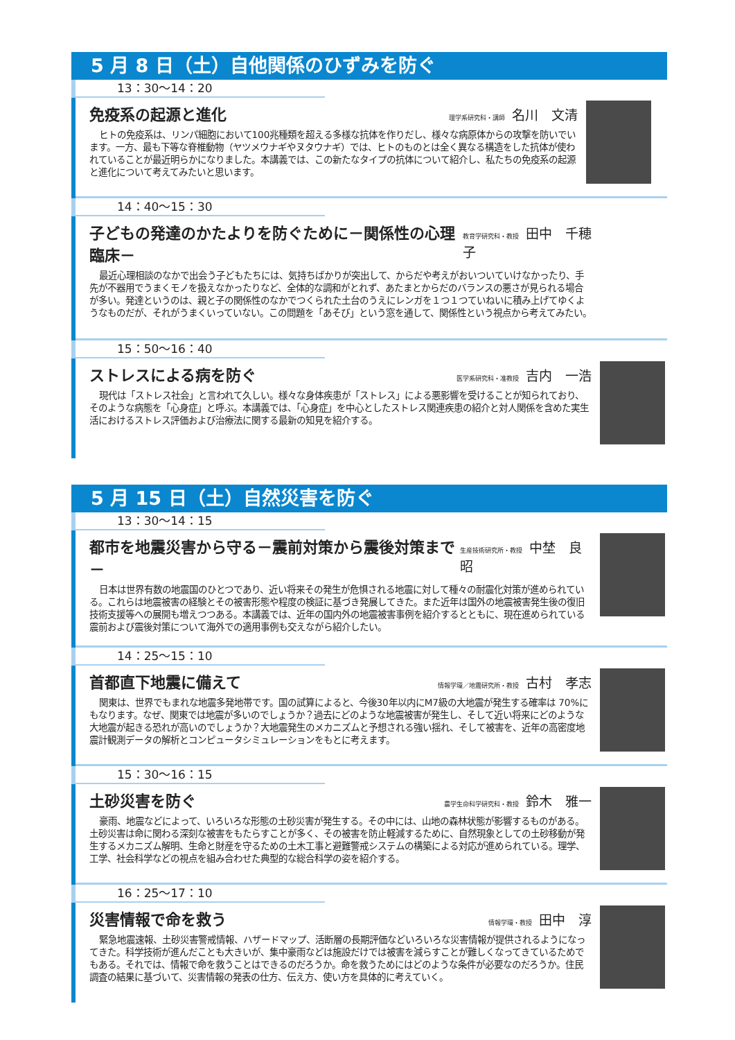5 月 8 日（土）自他関係のひずみを防ぐ
13：30〜14：20
免疫系の起源と進化 理学系研究科・講師 名川　文清
ヒトの免疫系は、リンパ細胞において100兆種類を超える多様な抗体を作りだし、様々な病原体からの攻撃を防いでいます。一方、最も下等な脊椎動物（ヤツメウナギやヌタウナギ）では、ヒトのものとは全く異なる構造をした抗体が使われていることが最近明らかになりました。本講義では、この新たなタイプの抗体について紹介し、私たちの免疫系の起源と進化について考えてみたいと思います。
14：40〜15：30
子どもの発達のかたよりを防ぐために－関係性の心理臨床－ 教育学研究科・教授 田中　千穂子
最近心理相談のなかで出会う子どもたちには、気持ちばかりが突出して、からだや考えがおいついていけなかったり、手先が不器用でうまくモノを扱えなかったりなど、全体的な調和がとれず、あたまとからだのバランスの悪さが見られる場合が多い。発達というのは、親と子の関係性のなかでつくられた土台のうえにレンガを１つ１つていねいに積み上げてゆくようなものだが、それがうまくいっていない。この問題を「あそび」という窓を通して、関係性という視点から考えてみたい。
15：50〜16：40
ストレスによる病を防ぐ 医学系研究科・准教授 吉内　一浩
現代は「ストレス社会」と言われて久しい。様々な身体疾患が「ストレス」による悪影響を受けることが知られており、そのような病態を「心身症」と呼ぶ。本講義では、「心身症」を中心としたストレス関連疾患の紹介と対人関係を含めた実生活におけるストレス評価および治療法に関する最新の知見を紹介する。
5 月 15 日（土）自然災害を防ぐ
13：30〜14：15
都市を地震災害から守る－震前対策から震後対策まで－ 生産技術研究所・教授 中埜　良昭
日本は世界有数の地震国のひとつであり、近い将来その発生が危惧される地震に対して種々の耐震化対策が進められている。これらは地震被害の経験とその被害形態や程度の検証に基づき発展してきた。また近年は国外の地震被害発生後の復旧技術支援等への展開も増えつつある。本講義では、近年の国内外の地震被害事例を紹介するとともに、現在進められている震前および震後対策について海外での適用事例も交えながら紹介したい。
14：25〜15：10
首都直下地震に備えて 情報学環／地震研究所・教授 古村　孝志
関東は、世界でもまれな地震多発地帯です。国の試算によると、今後30年以内にM7級の大地震が発生する確率は 70%にもなります。なぜ、関東では地震が多いのでしょうか？過去にどのような地震被害が発生し、そして近い将来にどのような大地震が起きる恐れが高いのでしょうか？大地震発生のメカニズムと予想される強い揺れ、そして被害を、近年の高密度地震計観測データの解析とコンピュータシミュレーションをもとに考えます。
15：30〜16：15
土砂災害を防ぐ 農学生命科学研究科・教授 鈴木　雅一
豪雨、地震などによって、いろいろな形態の土砂災害が発生する。その中には、山地の森林状態が影響するものがある。土砂災害は命に関わる深刻な被害をもたらすことが多く、その被害を防止軽減するために、自然現象としての土砂移動が発生するメカニズム解明、生命と財産を守るための土木工事と避難警戒システムの構築による対応が進められている。理学、工学、社会科学などの視点を組み合わせた典型的な総合科学の姿を紹介する。
16：25〜17：10
災害情報で命を救う 情報学環・教授 田中　淳
緊急地震速報、土砂災害警戒情報、ハザードマップ、活断層の長期評価などいろいろな災害情報が提供されるようになってきた。科学技術が進んだことも大きいが、集中豪雨などは施設だけでは被害を減らすことが難しくなってきているためでもある。それでは、情報で命を救うことはできるのだろうか。命を救うためにはどのような条件が必要なのだろうか。住民調査の結果に基づいて、災害情報の発表の仕方、伝え方、使い方を具体的に考えていく。